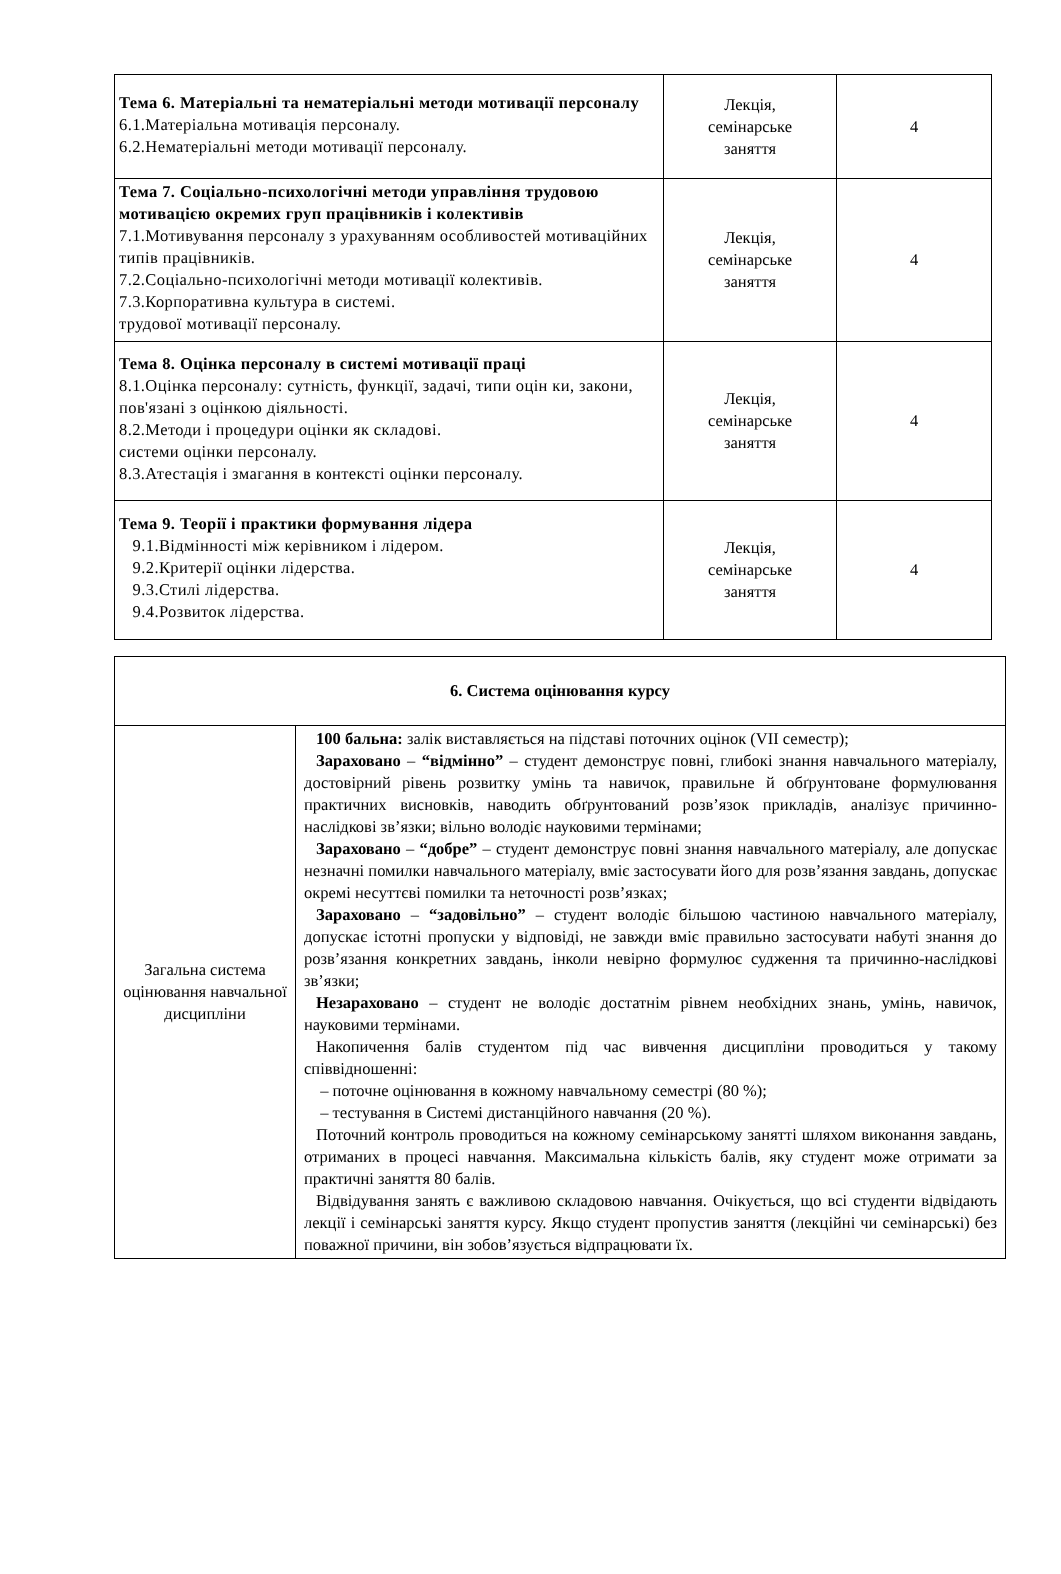| Тема 6. Матеріальні та нематеріальні методи мотивації персоналу 6.1.Матеріальна мотивація персоналу. 6.2.Нематеріальні методи мотивації персоналу. | Лекція, семінарське заняття | 4 |
| Тема 7. Соціально-психологічні методи управління трудовою мотивацією окремих груп працівників і колективів 7.1.Мотивування персоналу з урахуванням особливостей мотиваційних типів працівників. 7.2.Соціально-психологічні методи мотивації колективів. 7.3.Корпоративна культура в системі. трудової мотивації персоналу. | Лекція, семінарське заняття | 4 |
| Тема 8. Оцінка персоналу в системі мотивації праці 8.1.Оцінка персоналу: сутність, функції, задачі, типи оцін ки, закони, пов'язані з оцінкою діяльності. 8.2.Методи і процедури оцінки як складові. системи оцінки персоналу. 8.3.Атестація і змагання в контексті оцінки персоналу. | Лекція, семінарське заняття | 4 |
| Тема 9. Теорії і практики формування лідера 9.1.Відмінності між керівником і лідером. 9.2.Критерії оцінки лідерства. 9.3.Стилі лідерства. 9.4.Розвиток лідерства. | Лекція, семінарське заняття | 4 |
| 6. Система оцінювання курсу | |
| Загальна система оцінювання навчальної дисципліни | 100 бальна: залік виставляється на підставі поточних оцінок (VII семестр); Зараховано – “відмінно” – студент демонструє повні, глибокі знання навчального матеріалу, достовірний рівень розвитку умінь та навичок, правильне й обґрунтоване формулювання практичних висновків, наводить обґрунтований розв’язок прикладів, аналізує причинно-наслідкові зв’язки; вільно володіє науковими термінами; Зараховано – “добре” – студент демонструє повні знання навчального матеріалу, але допускає незначні помилки навчального матеріалу, вміє застосувати його для розв’язання завдань, допускає окремі несуттєві помилки та неточності розв’язках; Зараховано – “задовільно” – студент володіє більшою частиною навчального матеріалу, допускає істотні пропуски у відповіді, не завжди вміє правильно застосувати набуті знання до розв’язання конкретних завдань, інколи невірно формулює судження та причинно-наслідкові зв’язки; Незараховано – студент не володіє достатнім рівнем необхідних знань, умінь, навичок, науковими термінами. Накопичення балів студентом під час вивчення дисципліни проводиться у такому співвідношенні: – поточне оцінювання в кожному навчальному семестрі (80 %); – тестування в Системі дистанційного навчання (20 %). Поточний контроль проводиться на кожному семінарському занятті шляхом виконання завдань, отриманих в процесі навчання. Максимальна кількість балів, яку студент може отримати за практичні заняття 80 балів. Відвідування занять є важливою складовою навчання. Очікується, що всі студенти відвідають лекції і семінарські заняття курсу. Якщо студент пропустив заняття (лекційні чи семінарські) без поважної причини, він зобов’язується відпрацювати їх. |